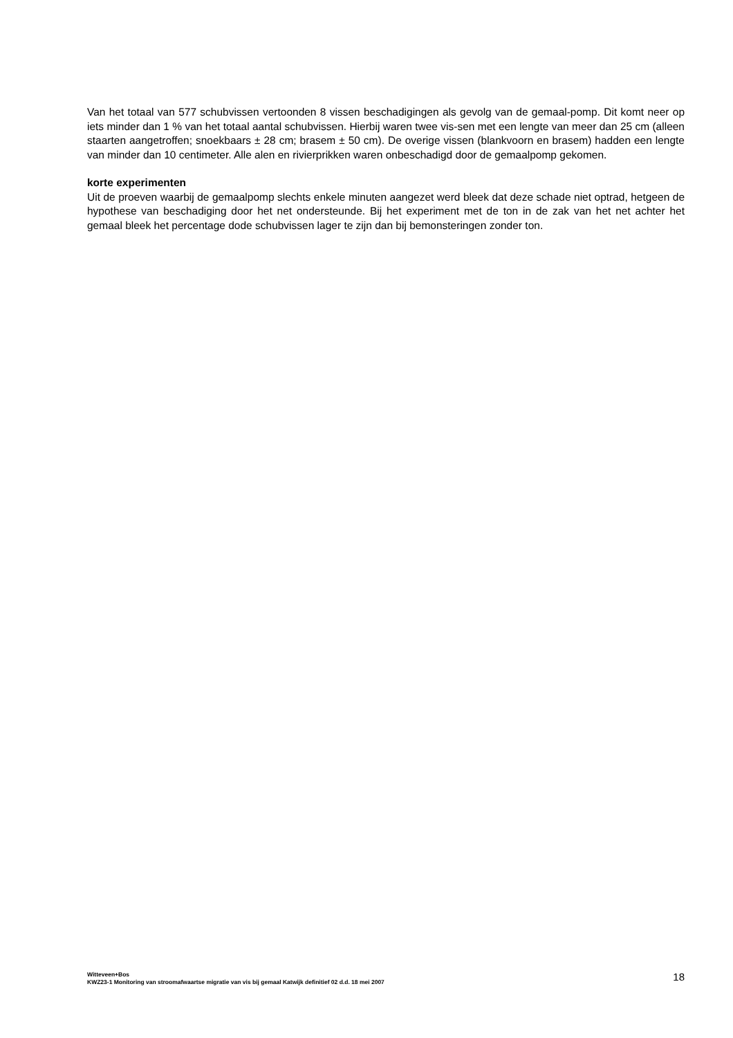Van het totaal van 577 schubvissen vertoonden 8 vissen beschadigingen als gevolg van de gemaal-pomp. Dit komt neer op iets minder dan 1 % van het totaal aantal schubvissen. Hierbij waren twee vis-sen met een lengte van meer dan 25 cm (alleen staarten aangetroffen; snoekbaars ± 28 cm; brasem ± 50 cm). De overige vissen (blankvoorn en brasem) hadden een lengte van minder dan 10 centimeter. Alle alen en rivierprikken waren onbeschadigd door de gemaalpomp gekomen.
korte experimenten
Uit de proeven waarbij de gemaalpomp slechts enkele minuten aangezet werd bleek dat deze schade niet optrad, hetgeen de hypothese van beschadiging door het net ondersteunde. Bij het experiment met de ton in de zak van het net achter het gemaal bleek het percentage dode schubvissen lager te zijn dan bij bemonsteringen zonder ton.
Witteveen+Bos
KWZ23-1 Monitoring van stroomafwaartse migratie van vis bij gemaal Katwijk definitief 02 d.d. 18 mei 2007
18